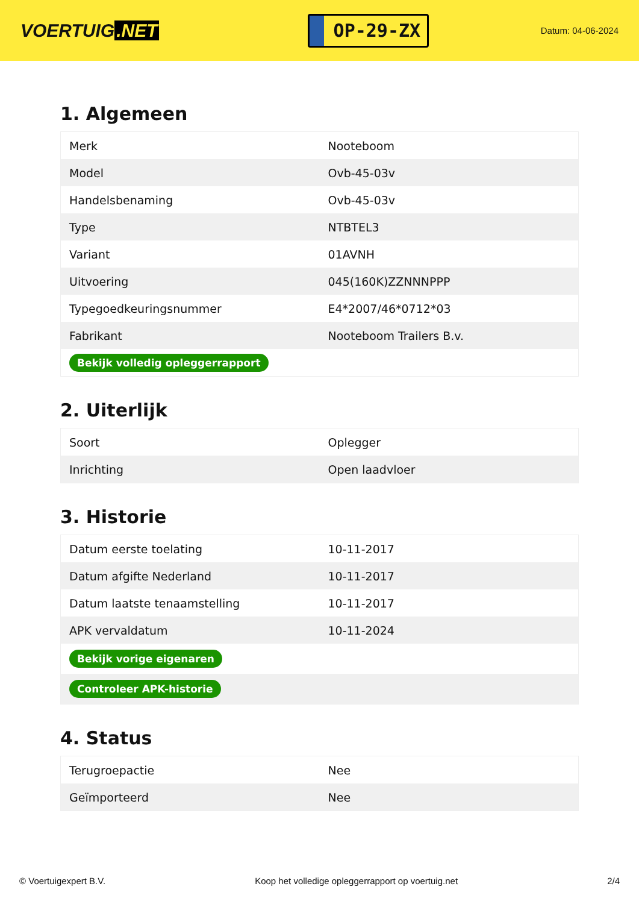VOERTUIG.NET
OP-29-ZX
Datum: 04-06-2024
1. Algemeen
| Merk | Nooteboom |
| Model | Ovb-45-03v |
| Handelsbenaming | Ovb-45-03v |
| Type | NTBTEL3 |
| Variant | 01AVNH |
| Uitvoering | 045(160K)ZZNNNPPP |
| Typegoedkeuringsnummer | E4*2007/46*0712*03 |
| Fabrikant | Nooteboom Trailers B.v. |
| Bekijk volledig opleggerrapport | |
2. Uiterlijk
| Soort | Oplegger |
| Inrichting | Open laadvloer |
3. Historie
| Datum eerste toelating | 10-11-2017 |
| Datum afgifte Nederland | 10-11-2017 |
| Datum laatste tenaamstelling | 10-11-2017 |
| APK vervaldatum | 10-11-2024 |
| Bekijk vorige eigenaren | |
| Controleer APK-historie | |
4. Status
| Terugroepactie | Nee |
| Geïmporteerd | Nee |
© Voertuigexpert B.V. Koop het volledige opleggerrapport op voertuig.net 2/4